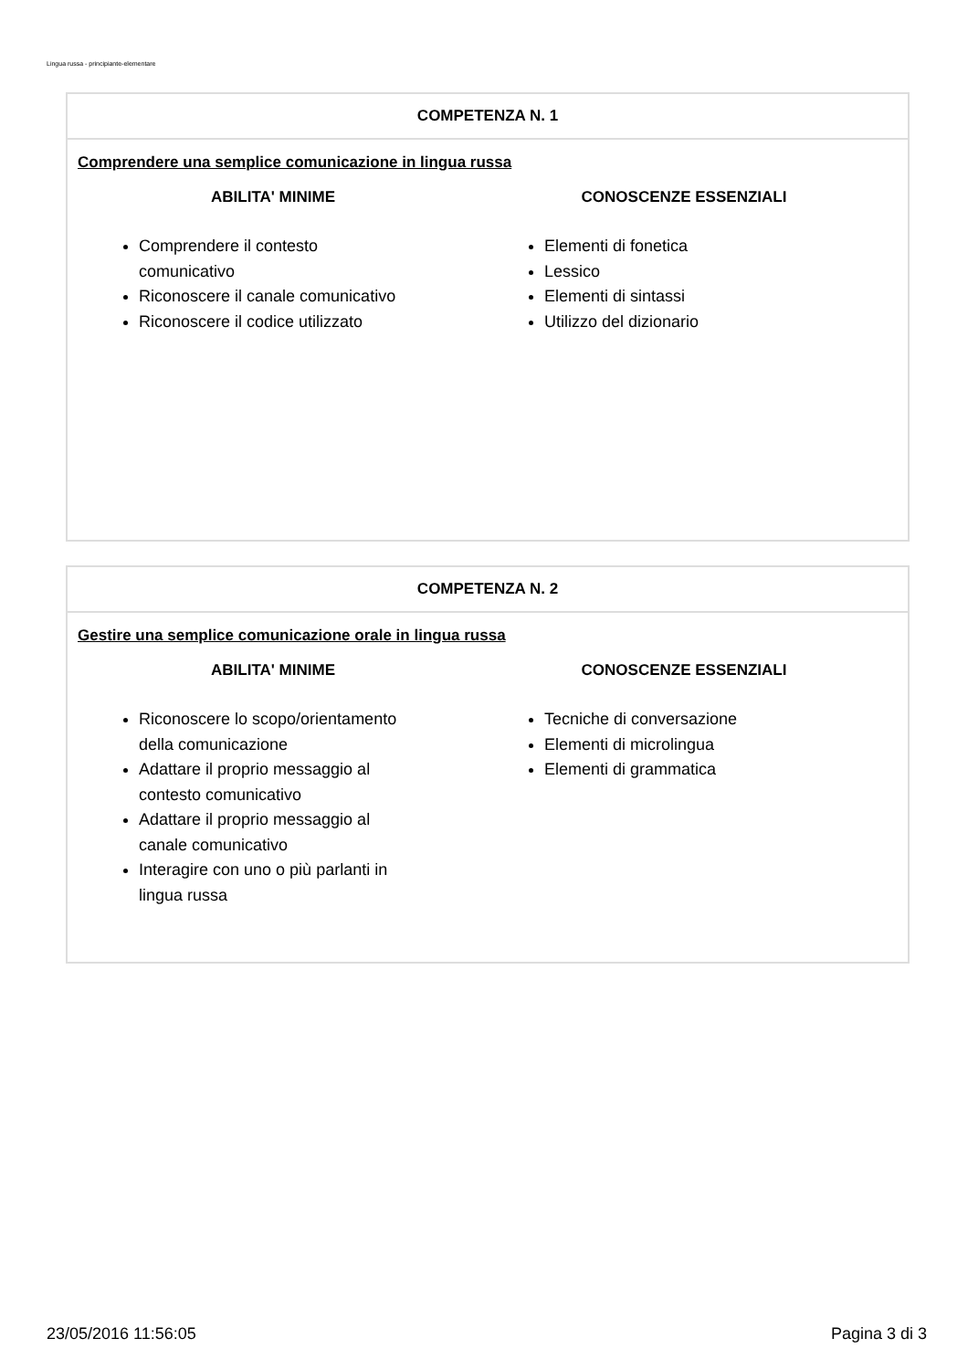Lingua russa - principiante-elementare
COMPETENZA N. 1
Comprendere una semplice comunicazione in lingua russa
ABILITA' MINIME
Comprendere il contesto comunicativo
Riconoscere il canale comunicativo
Riconoscere il codice utilizzato
CONOSCENZE ESSENZIALI
Elementi di fonetica
Lessico
Elementi di sintassi
Utilizzo del dizionario
COMPETENZA N. 2
Gestire una semplice comunicazione orale in lingua russa
ABILITA' MINIME
Riconoscere lo scopo/orientamento della comunicazione
Adattare il proprio messaggio al contesto comunicativo
Adattare il proprio messaggio al canale comunicativo
Interagire con uno o più parlanti in lingua russa
CONOSCENZE ESSENZIALI
Tecniche di conversazione
Elementi di microlingua
Elementi di grammatica
23/05/2016 11:56:05 Pagina 3 di 3